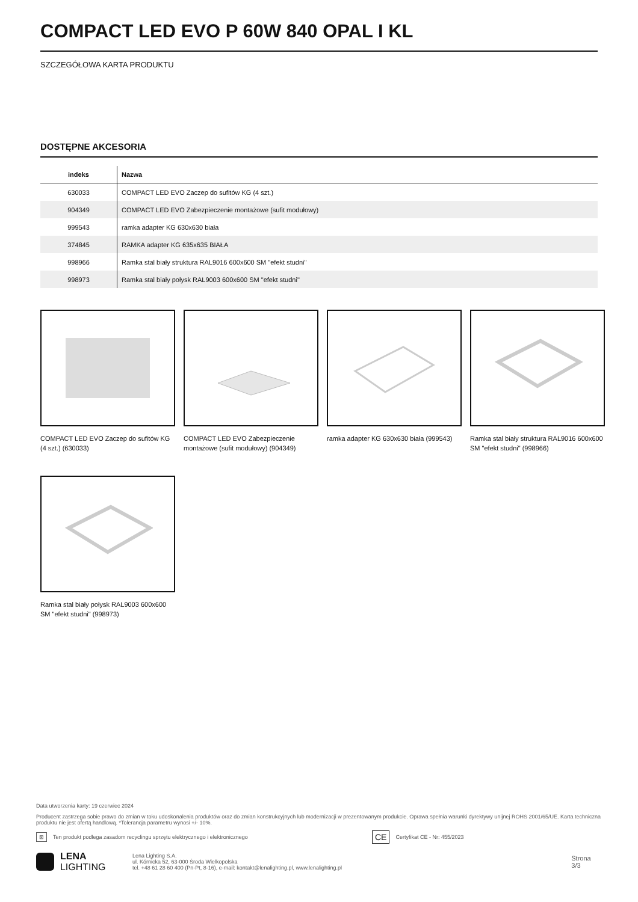COMPACT LED EVO P 60W 840 OPAL I KL
SZCZEGÓŁOWA KARTA PRODUKTU
DOSTĘPNE AKCESORIA
| indeks | Nazwa |
| --- | --- |
| 630033 | COMPACT LED EVO Zaczep do sufitów KG (4 szt.) |
| 904349 | COMPACT LED EVO Zabezpieczenie montażowe (sufit modułowy) |
| 999543 | ramka adapter KG 630x630 biała |
| 374845 | RAMKA adapter KG 635x635 BIAŁA |
| 998966 | Ramka stal biały struktura RAL9016 600x600 SM "efekt studni" |
| 998973 | Ramka stal biały połysk RAL9003 600x600 SM "efekt studni" |
COMPACT LED EVO Zaczep do sufitów KG (4 szt.) (630033)
COMPACT LED EVO Zabezpieczenie montażowe (sufit modułowy) (904349)
ramka adapter KG 630x630 biała (999543)
Ramka stal biały struktura RAL9016 600x600 SM "efekt studni" (998966)
Ramka stal biały połysk RAL9003 600x600 SM "efekt studni" (998973)
Data utworzenia karty: 19 czerwiec 2024
Producent zastrzega sobie prawo do zmian w toku udoskonalenia produktów oraz do zmian konstrukcyjnych lub modernizacji w prezentowanym produkcie. Oprawa spełnia warunki dyrektywy unijnej ROHS 2001/65/UE. Karta techniczna produktu nie jest ofertą handlową. *Tolerancja parametru wynosi +/- 10%.
⊠ Ten produkt podlega zasadom recyclingu sprzętu elektrycznego i elektronicznego CE Certyfikat CE - Nr: 455/2023
LENA
LIGHTING Lena Lighting S.A.
ul. Kórnicka 52, 63-000 Środa Wielkopolska
tel. +48 61 28 60 400 (Pn-Pt, 8-16), e-mail: kontakt@lenalighting.pl, www.lenalighting.pl Strona 3/3